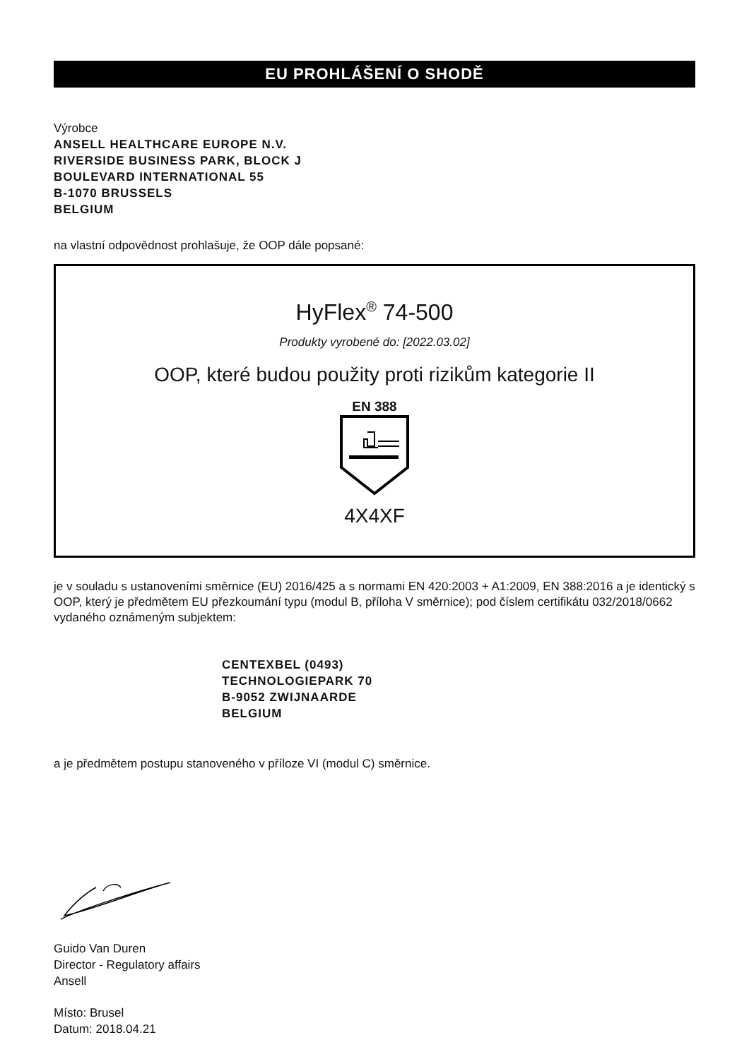EU PROHLÁŠENÍ O SHODĚ
Výrobce
ANSELL HEALTHCARE EUROPE N.V.
RIVERSIDE BUSINESS PARK, BLOCK J
BOULEVARD INTERNATIONAL 55
B-1070 BRUSSELS
BELGIUM
na vlastní odpovědnost prohlašuje, že OOP dále popsané:
HyFlex<sup>®</sup> 74-500
Produkty vyrobené do: [2022.03.02]
OOP, které budou použity proti rizikům kategorie II
EN 388
4X4XF
je v souladu s ustanoveními směrnice (EU) 2016/425 a s normami EN 420:2003 + A1:2009, EN 388:2016 a je identický s OOP, který je předmětem EU přezkoumání typu (modul B, příloha V směrnice); pod číslem certifikátu 032/2018/0662 vydaného oznámeným subjektem:
CENTEXBEL (0493)
TECHNOLOGIEPARK 70
B-9052 ZWIJNAARDE
BELGIUM
a je předmětem postupu stanoveného v příloze VI (modul C) směrnice.
Guido Van Duren
Director - Regulatory affairs
Ansell
Místo: Brusel
Datum: 2018.04.21